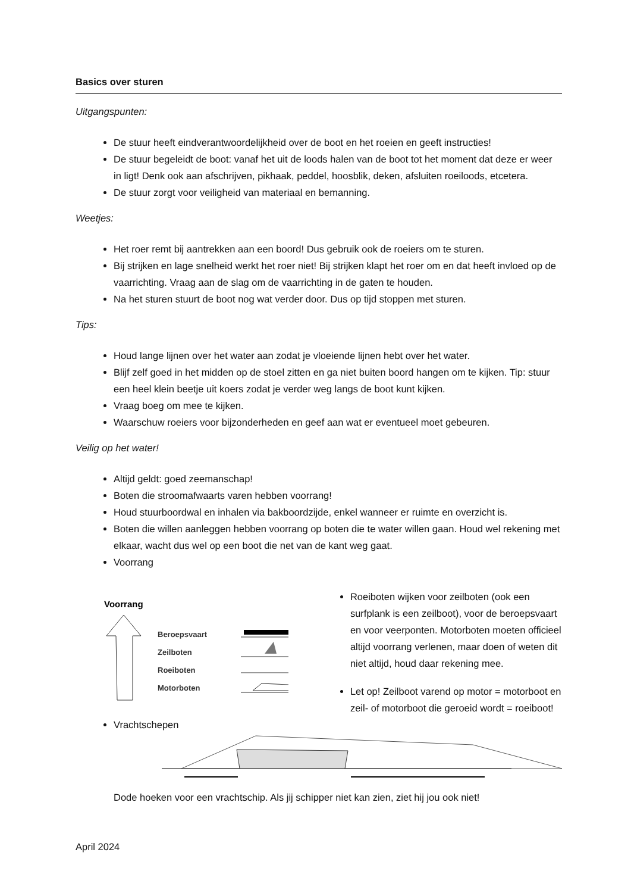Basics over sturen
Uitgangspunten:
De stuur heeft eindverantwoordelijkheid over de boot en het roeien en geeft instructies!
De stuur begeleidt de boot: vanaf het uit de loods halen van de boot tot het moment dat deze er weer in ligt! Denk ook aan afschrijven, pikhaak, peddel, hoosblik, deken, afsluiten roeiloods, etcetera.
De stuur zorgt voor veiligheid van materiaal en bemanning.
Weetjes:
Het roer remt bij aantrekken aan een boord! Dus gebruik ook de roeiers om te sturen.
Bij strijken en lage snelheid werkt het roer niet! Bij strijken klapt het roer om en dat heeft invloed op de vaarrichting. Vraag aan de slag om de vaarrichting in de gaten te houden.
Na het sturen stuurt de boot nog wat verder door. Dus op tijd stoppen met sturen.
Tips:
Houd lange lijnen over het water aan zodat je vloeiende lijnen hebt over het water.
Blijf zelf goed in het midden op de stoel zitten en ga niet buiten boord hangen om te kijken. Tip: stuur een heel klein beetje uit koers zodat je verder weg langs de boot kunt kijken.
Vraag boeg om mee te kijken.
Waarschuw roeiers voor bijzonderheden en geef aan wat er eventueel moet gebeuren.
Veilig op het water!
Altijd geldt: goed zeemanschap!
Boten die stroomafwaarts varen hebben voorrang!
Houd stuurboordwal en inhalen via bakboordzijde, enkel wanneer er ruimte en overzicht is.
Boten die willen aanleggen hebben voorrang op boten die te water willen gaan. Houd wel rekening met elkaar, wacht dus wel op een boot die net van de kant weg gaat.
Voorrang
Voorrang
Beroepsvaart
Zeilboten
Roeiboten
Motorboten
Roeiboten wijken voor zeilboten (ook een surfplank is een zeilboot), voor de beroepsvaart en voor veerponten. Motorboten moeten officieel altijd voorrang verlenen, maar doen of weten dit niet altijd, houd daar rekening mee.
Let op! Zeilboot varend op motor = motorboot en zeil- of motorboot die geroeid wordt = roeiboot!
Vrachtschepen
Dode hoeken voor een vrachtschip. Als jij schipper niet kan zien, ziet hij jou ook niet!
April 2024